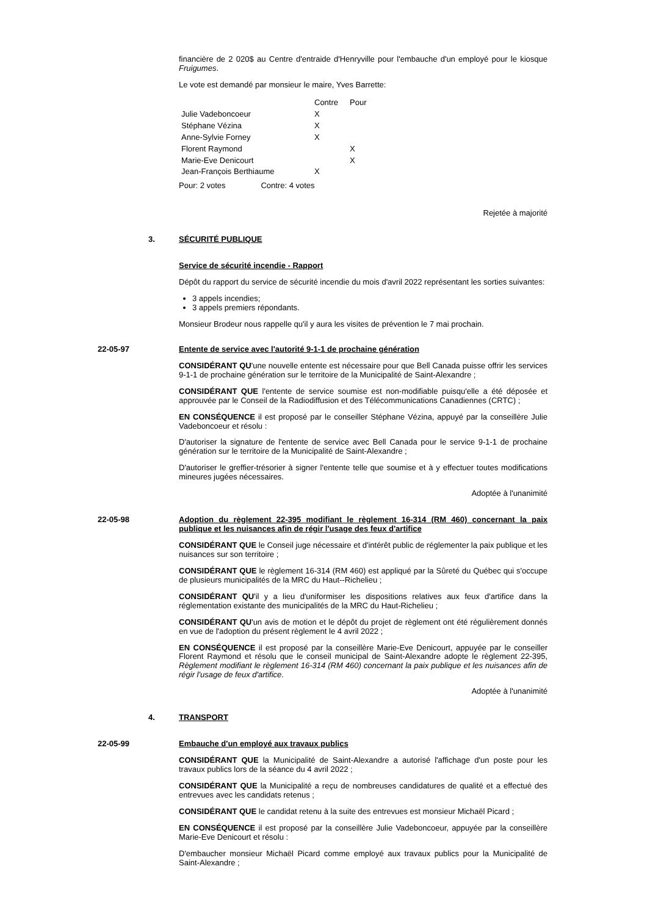financière de 2 020$ au Centre d'entraide d'Henryville pour l'embauche d'un employé pour le kiosque Fruigumes.
Le vote est demandé par monsieur le maire, Yves Barrette:
| | Contre | Pour |
| --- | --- | --- |
| Julie Vadeboncoeur | X | |
| Stéphane Vézina | X | |
| Anne-Sylvie Forney | X | |
| Florent Raymond | | X |
| Marie-Eve Denicourt | | X |
| Jean-François Berthiaume | X | |
Pour: 2 votes Contre: 4 votes
Rejetée à majorité
3. SÉCURITÉ PUBLIQUE
Service de sécurité incendie - Rapport
Dépôt du rapport du service de sécurité incendie du mois d'avril 2022 représentant les sorties suivantes:
3 appels incendies;
3 appels premiers répondants.
Monsieur Brodeur nous rappelle qu'il y aura les visites de prévention le 7 mai prochain.
22-05-97 Entente de service avec l'autorité 9-1-1 de prochaine génération
CONSIDÉRANT QU'une nouvelle entente est nécessaire pour que Bell Canada puisse offrir les services 9-1-1 de prochaine génération sur le territoire de la Municipalité de Saint-Alexandre ;
CONSIDÉRANT QUE l'entente de service soumise est non-modifiable puisqu'elle a été déposée et approuvée par le Conseil de la Radiodiffusion et des Télécommunications Canadiennes (CRTC) ;
EN CONSÉQUENCE il est proposé par le conseiller Stéphane Vézina, appuyé par la conseillère Julie Vadeboncoeur et résolu :
D'autoriser la signature de l'entente de service avec Bell Canada pour le service 9-1-1 de prochaine génération sur le territoire de la Municipalité de Saint-Alexandre ;
D'autoriser le greffier-trésorier à signer l'entente telle que soumise et à y effectuer toutes modifications mineures jugées nécessaires.
Adoptée à l'unanimité
22-05-98 Adoption du règlement 22-395 modifiant le règlement 16-314 (RM 460) concernant la paix publique et les nuisances afin de régir l'usage des feux d'artifice
CONSIDÉRANT QUE le Conseil juge nécessaire et d'intérêt public de réglementer la paix publique et les nuisances sur son territoire ;
CONSIDÉRANT QUE le règlement 16-314 (RM 460) est appliqué par la Sûreté du Québec qui s'occupe de plusieurs municipalités de la MRC du Haut--Richelieu ;
CONSIDÉRANT QU'il y a lieu d'uniformiser les dispositions relatives aux feux d'artifice dans la réglementation existante des municipalités de la MRC du Haut-Richelieu ;
CONSIDÉRANT QU'un avis de motion et le dépôt du projet de règlement ont été régulièrement donnés en vue de l'adoption du présent règlement le 4 avril 2022 ;
EN CONSÉQUENCE il est proposé par la conseillère Marie-Eve Denicourt, appuyée par le conseiller Florent Raymond et résolu que le conseil municipal de Saint-Alexandre adopte le règlement 22-395, Règlement modifiant le règlement 16-314 (RM 460) concernant la paix publique et les nuisances afin de régir l'usage de feux d'artifice.
Adoptée à l'unanimité
4. TRANSPORT
22-05-99 Embauche d'un employé aux travaux publics
CONSIDÉRANT QUE la Municipalité de Saint-Alexandre a autorisé l'affichage d'un poste pour les travaux publics lors de la séance du 4 avril 2022 ;
CONSIDÉRANT QUE la Municipalité a reçu de nombreuses candidatures de qualité et a effectué des entrevues avec les candidats retenus ;
CONSIDÉRANT QUE le candidat retenu à la suite des entrevues est monsieur Michaël Picard ;
EN CONSÉQUENCE il est proposé par la conseillère Julie Vadeboncoeur, appuyée par la conseillère Marie-Eve Denicourt et résolu :
D'embaucher monsieur Michaël Picard comme employé aux travaux publics pour la Municipalité de Saint-Alexandre ;